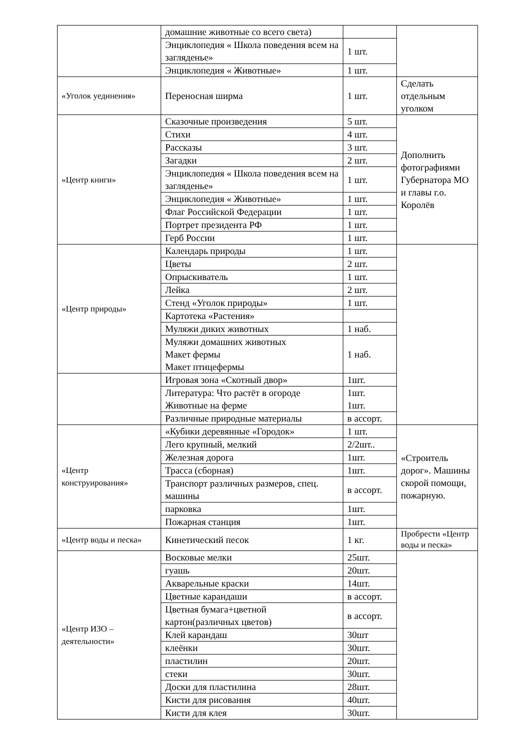| | домашние животные со всего света) | | |
| | Энциклопедия « Школа поведения всем на загляденье» | 1 шт. | |
| | Энциклопедия « Животные» | 1 шт. | |
| «Уголок уединения» | Переносная ширма | 1 шт. | Сделать отдельным уголком |
| «Центр книги» | Сказочные произведения | 5 шт. | Дополнить фотографиями Губернатора МО и главы г.о. Королёв |
| | Стихи | 4 шт. | |
| | Рассказы | 3 шт. | |
| | Загадки | 2 шт. | |
| | Энциклопедия « Школа поведения всем на загляденье» | 1 шт. | |
| | Энциклопедия « Животные» | 1 шт. | |
| | Флаг Российской Федерации | 1 шт. | |
| | Портрет президента РФ | 1 шт. | |
| | Герб России | 1 шт. | |
| «Центр природы» | Календарь природы | 1 шт. | |
| | Цветы | 2 шт. | |
| | Опрыскиватель | 1 шт. | |
| | Лейка | 2 шт. | |
| | Стенд «Уголок природы» | 1 шт. | |
| | Картотека «Растения» | | |
| | Муляжи диких животных | 1 наб. | |
| | Муляжи домашних животных Макет фермы Макет птицефермы | 1 наб. | |
| | Игровая зона «Скотный двор» | 1шт. | |
| | Литература: Что растёт в огороде Животные на ферме | 1шт. 1шт. | |
| | Различные природные материалы | в ассорт. | |
| «Центр конструирования» | «Кубики деревянные «Городок» | 1 шт. | «Строитель дорог». Машины скорой помощи, пожарную. |
| | Лего крупный, мелкий | 2/2шт.. | |
| | Железная дорога | 1шт. | |
| | Трасса (сборная) | 1шт. | |
| | Транспорт различных размеров, спец. машины | в ассорт. | |
| | парковка | 1шт. | |
| | Пожарная станция | 1шт. | |
| «Центр воды и песка» | Кинетический песок | 1 кг. | Пробрести «Центр воды и песка» |
| «Центр ИЗО – деятельности» | Восковые мелки | 25шт. | |
| | гуашь | 20шт. | |
| | Акварельные краски | 14шт. | |
| | Цветные карандаши | в ассорт. | |
| | Цветная бумага+цветной картон(различных цветов) | в ассорт. | |
| | Клей карандаш | 30шт | |
| | клеёнки | 30шт. | |
| | пластилин | 20шт. | |
| | стеки | 30шт. | |
| | Доски для пластилина | 28шт. | |
| | Кисти для рисования | 40шт. | |
| | Кисти для клея | 30шт. | |